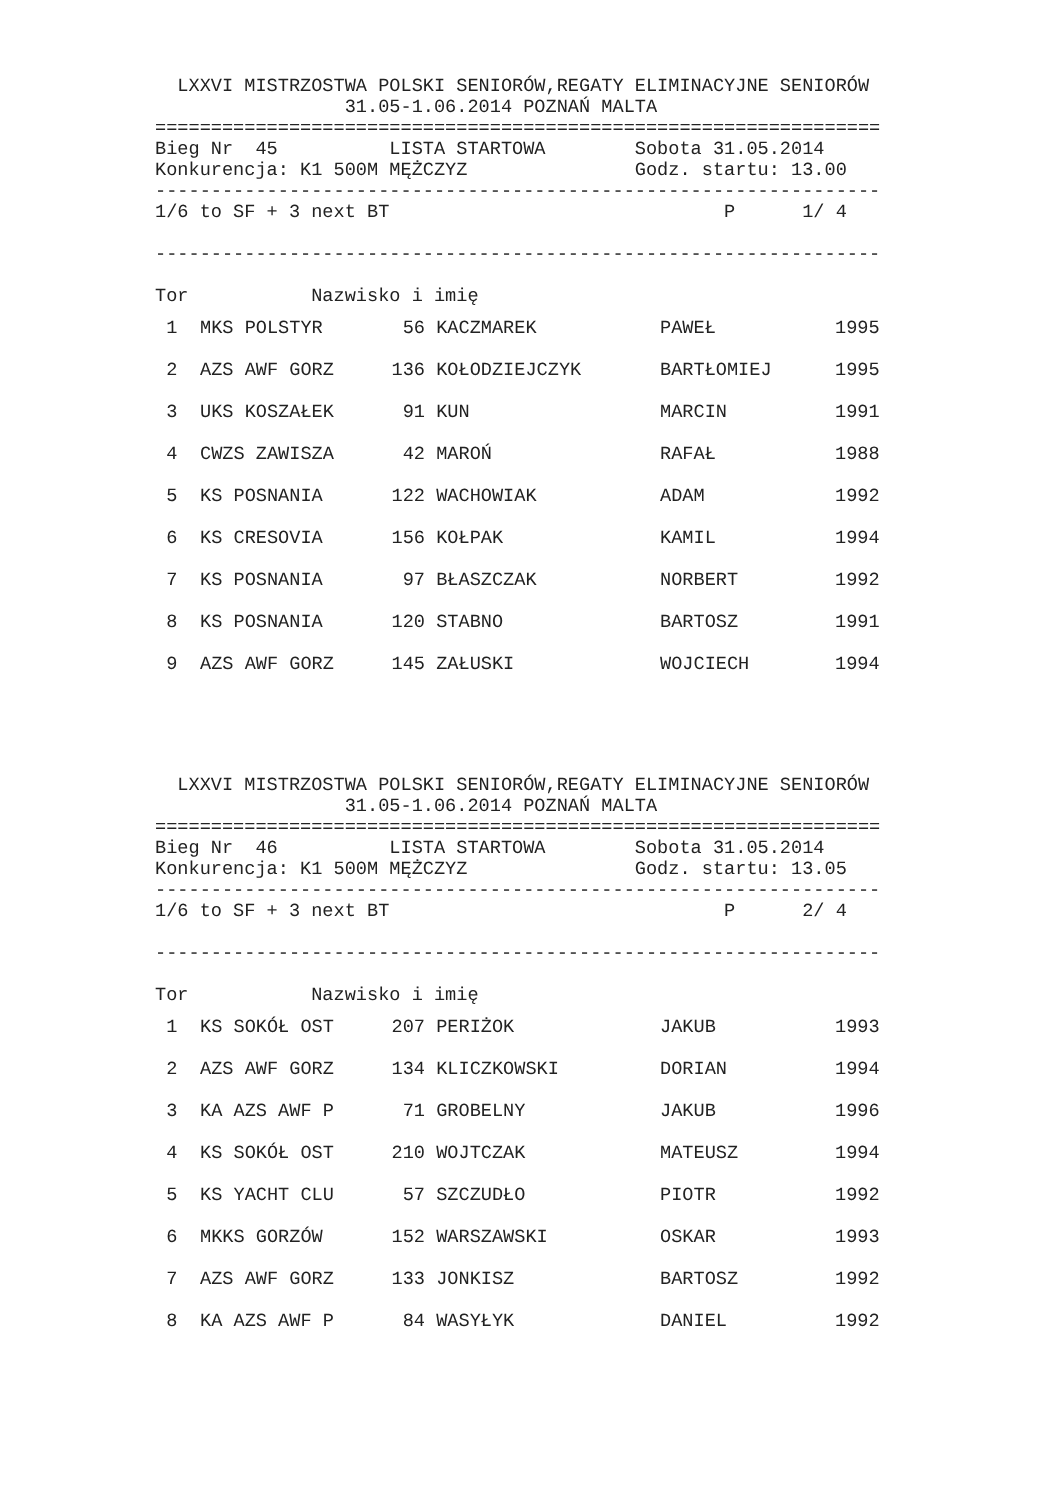LXXVI MISTRZOSTWA POLSKI SENIORÓW,REGATY ELIMINACYJNE SENIORÓW
                 31.05-1.06.2014 POZNAŃ MALTA
=================================================================
Bieg Nr  45          LISTA STARTOWA        Sobota 31.05.2014
Konkurencja: K1 500M MĘŻCZYZ               Godz. startu: 13.00
-----------------------------------------------------------------
1/6 to SF + 3 next BT                              P      1/ 4

-----------------------------------------------------------------

Tor           Nazwisko i imię
| 1 | MKS POLSTYR | 56 | KACZMAREK | PAWEŁ | 1995 |
| 2 | AZS AWF GORZ | 136 | KOŁODZIEJCZYK | BARTŁOMIEJ | 1995 |
| 3 | UKS KOSZAŁEK | 91 | KUN | MARCIN | 1991 |
| 4 | CWZS ZAWISZA | 42 | MAROŃ | RAFAŁ | 1988 |
| 5 | KS POSNANIA | 122 | WACHOWIAK | ADAM | 1992 |
| 6 | KS CRESOVIA | 156 | KOŁPAK | KAMIL | 1994 |
| 7 | KS POSNANIA | 97 | BŁASZCZAK | NORBERT | 1992 |
| 8 | KS POSNANIA | 120 | STABNO | BARTOSZ | 1991 |
| 9 | AZS AWF GORZ | 145 | ZAŁUSKI | WOJCIECH | 1994 |
  LXXVI MISTRZOSTWA POLSKI SENIORÓW,REGATY ELIMINACYJNE SENIORÓW
                 31.05-1.06.2014 POZNAŃ MALTA
=================================================================
Bieg Nr  46          LISTA STARTOWA        Sobota 31.05.2014
Konkurencja: K1 500M MĘŻCZYZ               Godz. startu: 13.05
-----------------------------------------------------------------
1/6 to SF + 3 next BT                              P      2/ 4

-----------------------------------------------------------------

Tor           Nazwisko i imię
| 1 | KS SOKÓŁ OST | 207 | PERIŻOK | JAKUB | 1993 |
| 2 | AZS AWF GORZ | 134 | KLICZKOWSKI | DORIAN | 1994 |
| 3 | KA AZS AWF P | 71 | GROBELNY | JAKUB | 1996 |
| 4 | KS SOKÓŁ OST | 210 | WOJTCZAK | MATEUSZ | 1994 |
| 5 | KS YACHT CLU | 57 | SZCZUDŁO | PIOTR | 1992 |
| 6 | MKKS GORZÓW | 152 | WARSZAWSKI | OSKAR | 1993 |
| 7 | AZS AWF GORZ | 133 | JONKISZ | BARTOSZ | 1992 |
| 8 | KA AZS AWF P | 84 | WASYŁYK | DANIEL | 1992 |